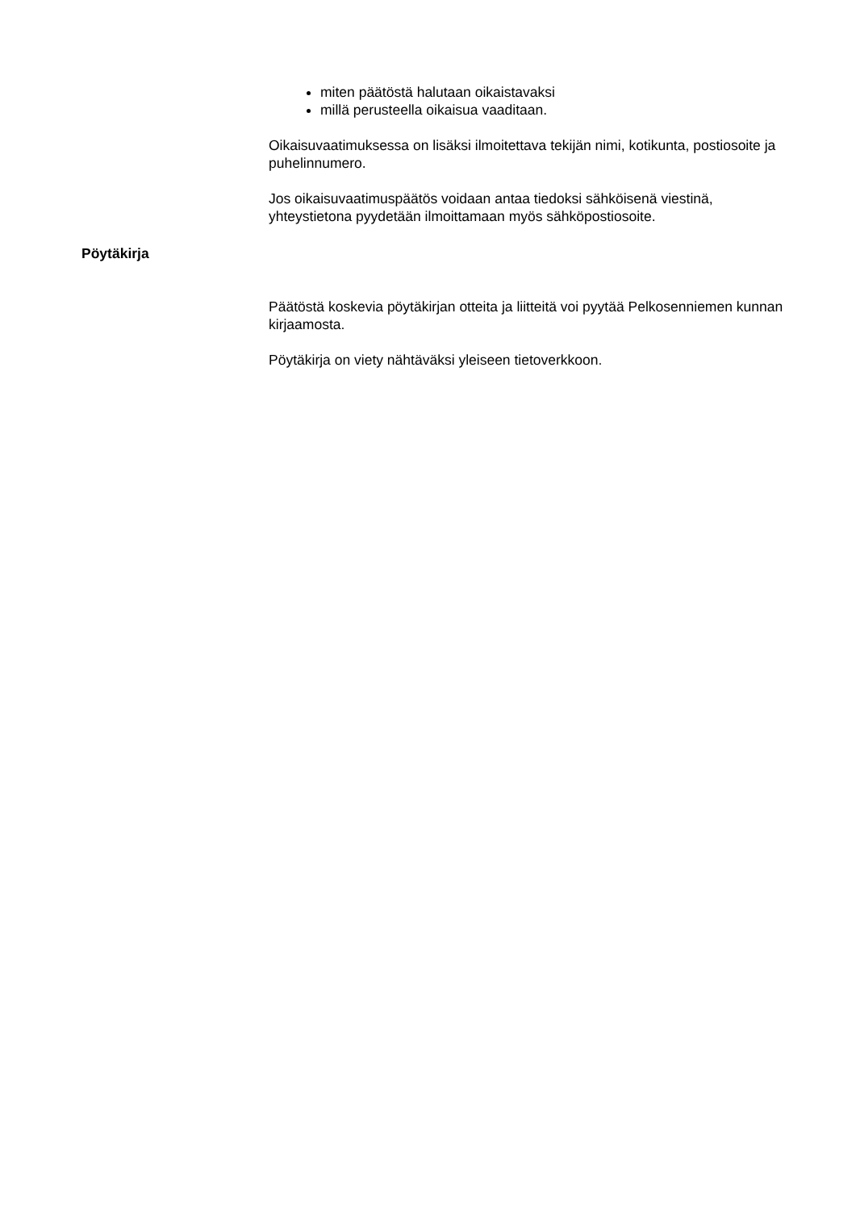miten päätöstä halutaan oikaistavaksi
millä perusteella oikaisua vaaditaan.
Oikaisuvaatimuksessa on lisäksi ilmoitettava tekijän nimi, kotikunta, postiosoite ja puhelinnumero.
Jos oikaisuvaatimuspäätös voidaan antaa tiedoksi sähköisenä viestinä, yhteystietona pyydetään ilmoittamaan myös sähköpostiosoite.
Pöytäkirja
Päätöstä koskevia pöytäkirjan otteita ja liitteitä voi pyytää Pelkosenniemen kunnan kirjaamosta.
Pöytäkirja on viety nähtäväksi yleiseen tietoverkkoon.